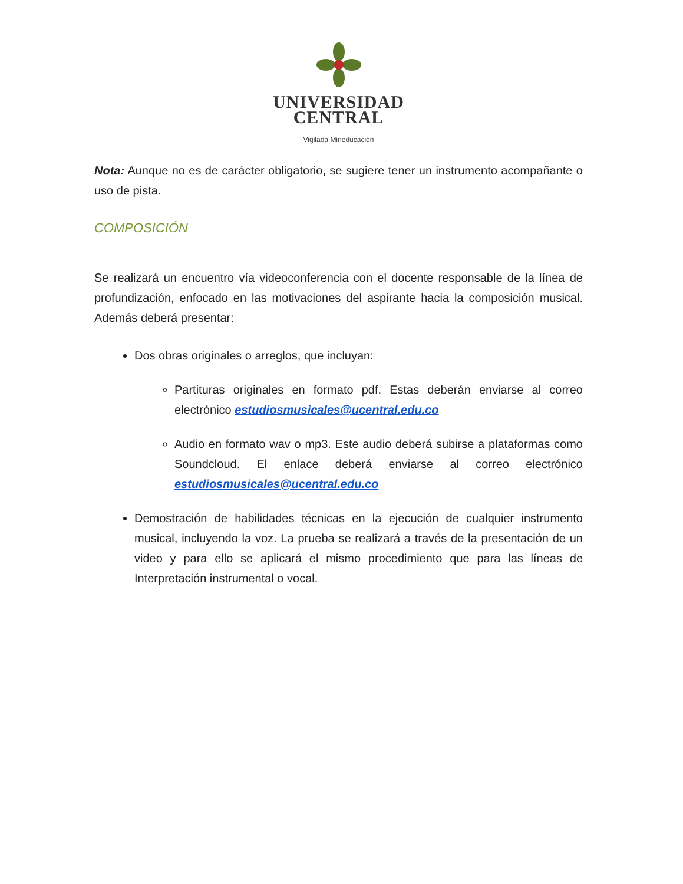UNIVERSIDAD
CENTRAL
Vigilada Mineducación
Nota: Aunque no es de carácter obligatorio, se sugiere tener un instrumento acompañante o uso de pista.
COMPOSICIÓN
Se realizará un encuentro vía videoconferencia con el docente responsable de la línea de profundización, enfocado en las motivaciones del aspirante hacia la composición musical. Además deberá presentar:
Dos obras originales o arreglos, que incluyan:
Partituras originales en formato pdf. Estas deberán enviarse al correo electrónico estudiosmusicales@ucentral.edu.co
Audio en formato wav o mp3. Este audio deberá subirse a plataformas como Soundcloud. El enlace deberá enviarse al correo electrónico estudiosmusicales@ucentral.edu.co
Demostración de habilidades técnicas en la ejecución de cualquier instrumento musical, incluyendo la voz. La prueba se realizará a través de la presentación de un video y para ello se aplicará el mismo procedimiento que para las líneas de Interpretación instrumental o vocal.